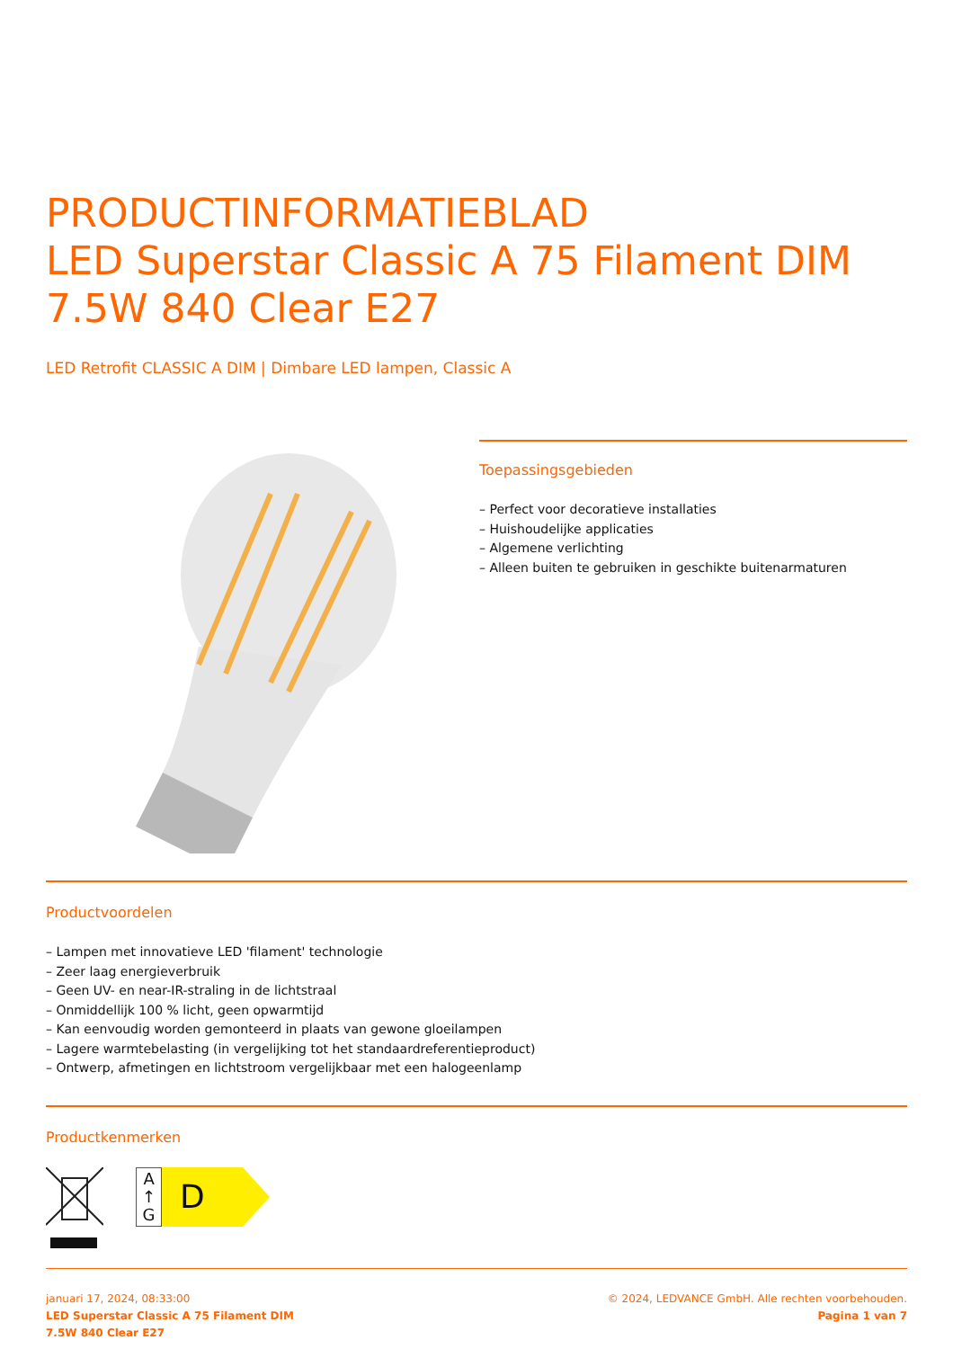PRODUCTINFORMATIEBLAD
LED Superstar Classic A 75 Filament DIM 7.5W 840 Clear E27
LED Retrofit CLASSIC A DIM | Dimbare LED lampen, Classic A
Toepassingsgebieden
– Perfect voor decoratieve installaties
– Huishoudelijke applicaties
– Algemene verlichting
– Alleen buiten te gebruiken in geschikte buitenarmaturen
Productvoordelen
– Lampen met innovatieve LED 'filament' technologie
– Zeer laag energieverbruik
– Geen UV- en near-IR-straling in de lichtstraal
– Onmiddellijk 100 % licht, geen opwarmtijd
– Kan eenvoudig worden gemonteerd in plaats van gewone gloeilampen
– Lagere warmtebelasting (in vergelijking tot het standaardreferentieproduct)
– Ontwerp, afmetingen en lichtstroom vergelijkbaar met een halogeenlamp
Productkenmerken
A
↑
G
D
januari 17, 2024, 08:33:00
LED Superstar Classic A 75 Filament DIM
7.5W 840 Clear E27
© 2024, LEDVANCE GmbH. Alle rechten voorbehouden.
Pagina 1 van 7